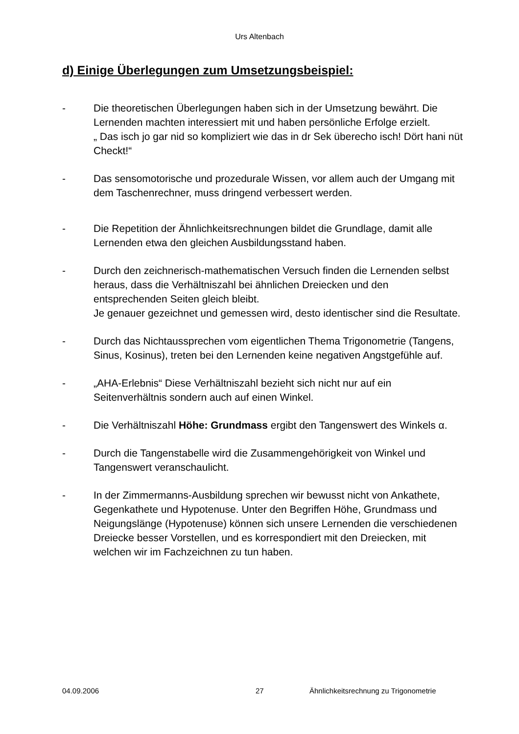Urs Altenbach
d) Einige Überlegungen zum Umsetzungsbeispiel:
- Die theoretischen Überlegungen haben sich in der Umsetzung bewährt. Die Lernenden machten interessiert mit und haben persönliche Erfolge erzielt.
„ Das isch jo gar nid so kompliziert wie das in dr Sek überecho isch! Dört hani nüt Checkt!“
- Das sensomotorische und prozedurale Wissen, vor allem auch der Umgang mit dem Taschenrechner, muss dringend verbessert werden.
- Die Repetition der Ähnlichkeitsrechnungen bildet die Grundlage, damit alle Lernenden etwa den gleichen Ausbildungsstand haben.
- Durch den zeichnerisch-mathematischen Versuch finden die Lernenden selbst heraus, dass die Verhältniszahl bei ähnlichen Dreiecken und den entsprechenden Seiten gleich bleibt.
Je genauer gezeichnet und gemessen wird, desto identischer sind die Resultate.
- Durch das Nichtaussprechen vom eigentlichen Thema Trigonometrie (Tangens, Sinus, Kosinus), treten bei den Lernenden keine negativen Angstgefühle auf.
- „AHA-Erlebnis“ Diese Verhältniszahl bezieht sich nicht nur auf ein Seitenverhältnis sondern auch auf einen Winkel.
- Die Verhältniszahl Höhe: Grundmass ergibt den Tangenswert des Winkels α.
- Durch die Tangenstabelle wird die Zusammengehörigkeit von Winkel und Tangenswert veranschaulicht.
- In der Zimmermanns-Ausbildung sprechen wir bewusst nicht von Ankathete, Gegenkathete und Hypotenuse. Unter den Begriffen Höhe, Grundmass und Neigungslänge (Hypotenuse) können sich unsere Lernenden die verschiedenen Dreiecke besser Vorstellen, und es korrespondiert mit den Dreiecken, mit welchen wir im Fachzeichnen zu tun haben.
04.09.2006 27 Ähnlichkeitsrechnung zu Trigonometrie